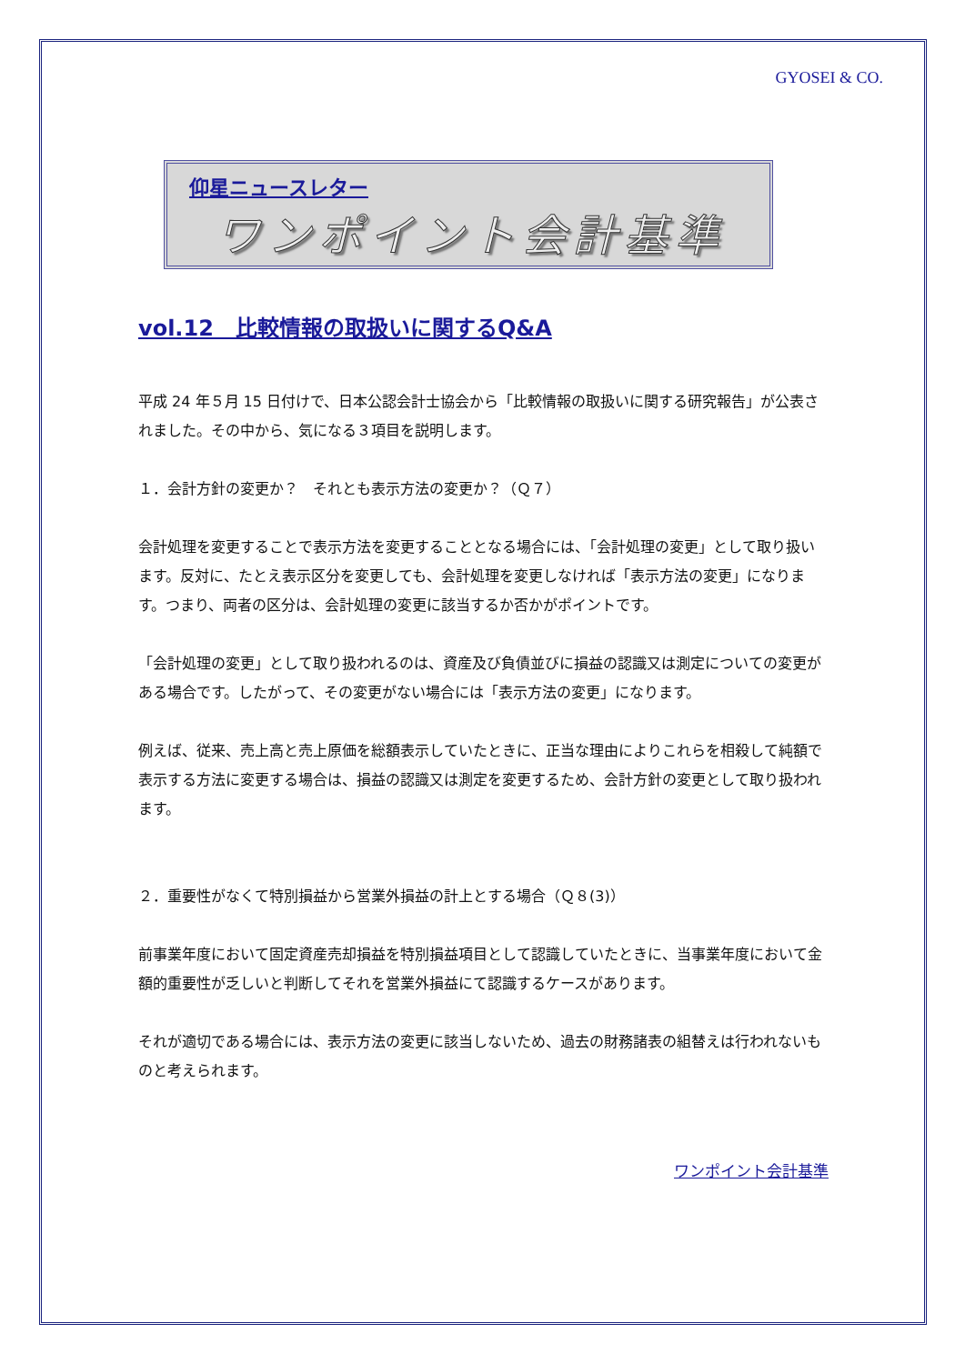GYOSEI & CO.
仰星ニュースレター
ワンポイント会計基準
vol.12　比較情報の取扱いに関するQ&A
平成 24 年５月 15 日付けで、日本公認会計士協会から「比較情報の取扱いに関する研究報告」が公表されました。その中から、気になる３項目を説明します。
１．会計方針の変更か？　それとも表示方法の変更か？（Ｑ７）
会計処理を変更することで表示方法を変更することとなる場合には、「会計処理の変更」として取り扱います。反対に、たとえ表示区分を変更しても、会計処理を変更しなければ「表示方法の変更」になります。つまり、両者の区分は、会計処理の変更に該当するか否かがポイントです。
「会計処理の変更」として取り扱われるのは、資産及び負債並びに損益の認識又は測定についての変更がある場合です。したがって、その変更がない場合には「表示方法の変更」になります。
例えば、従来、売上高と売上原価を総額表示していたときに、正当な理由によりこれらを相殺して純額で表示する方法に変更する場合は、損益の認識又は測定を変更するため、会計方針の変更として取り扱われます。
２．重要性がなくて特別損益から営業外損益の計上とする場合（Ｑ８(3)）
前事業年度において固定資産売却損益を特別損益項目として認識していたときに、当事業年度において金額的重要性が乏しいと判断してそれを営業外損益にて認識するケースがあります。
それが適切である場合には、表示方法の変更に該当しないため、過去の財務諸表の組替えは行われないものと考えられます。
ワンポイント会計基準